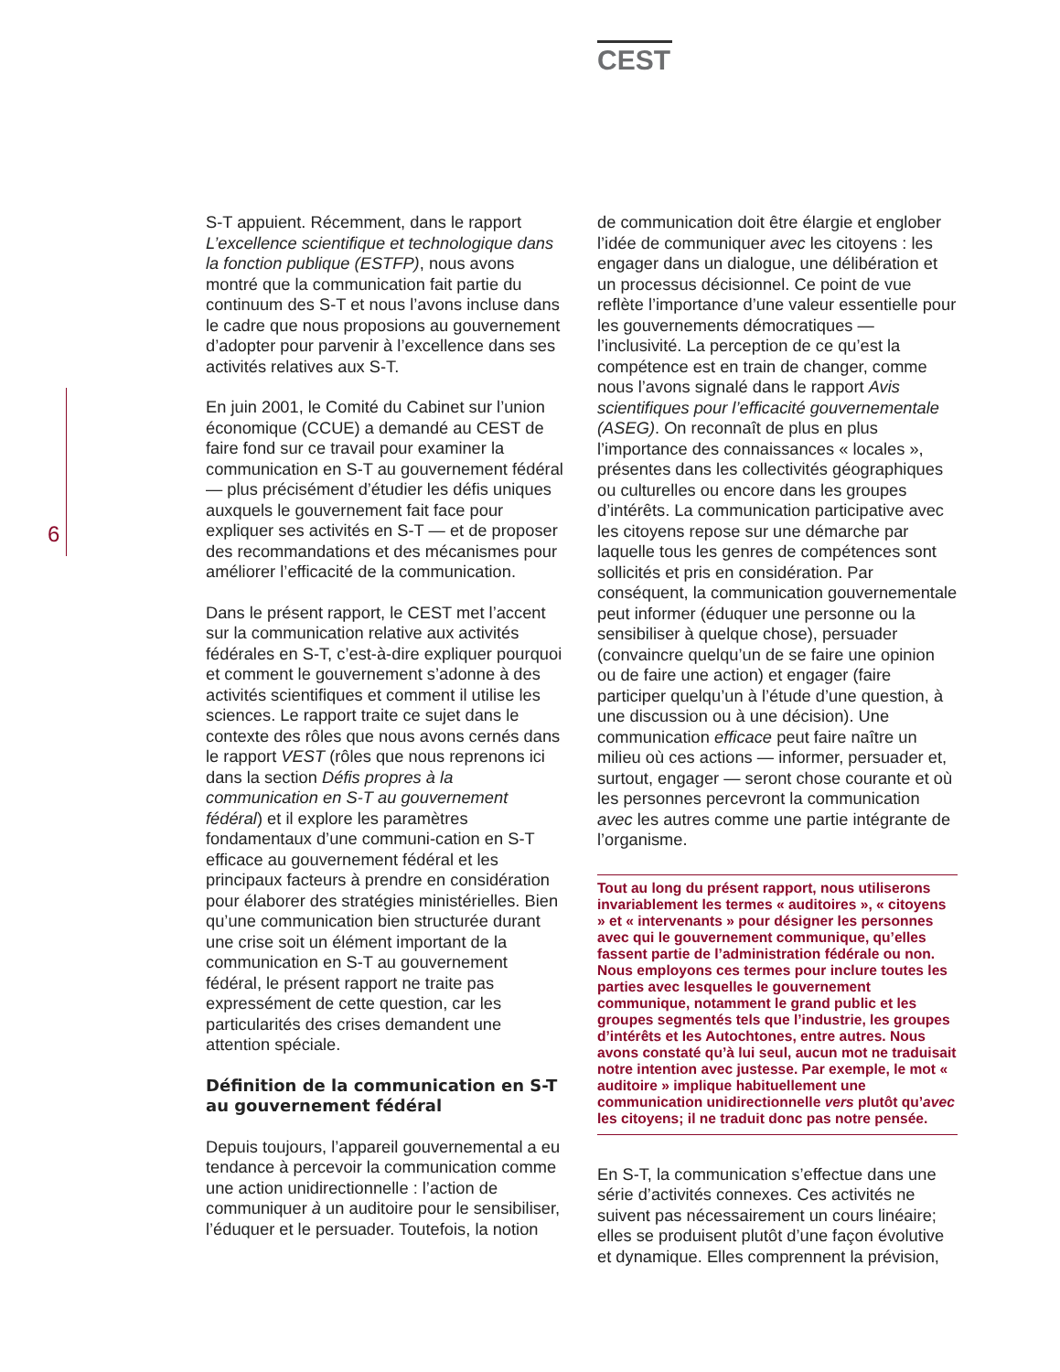CEST
6
S-T appuient. Récemment, dans le rapport L’excellence scientifique et technologique dans la fonction publique (ESTFP), nous avons montré que la communication fait partie du continuum des S-T et nous l’avons incluse dans le cadre que nous proposions au gouvernement d’adopter pour parvenir à l’excellence dans ses activités relatives aux S-T.
En juin 2001, le Comité du Cabinet sur l’union économique (CCUE) a demandé au CEST de faire fond sur ce travail pour examiner la communication en S-T au gouvernement fédéral — plus précisément d’étudier les défis uniques auxquels le gouvernement fait face pour expliquer ses activités en S-T — et de proposer des recommandations et des mécanismes pour améliorer l’efficacité de la communication.
Dans le présent rapport, le CEST met l’accent sur la communication relative aux activités fédérales en S-T, c’est-à-dire expliquer pourquoi et comment le gouvernement s’adonne à des activités scientifiques et comment il utilise les sciences. Le rapport traite ce sujet dans le contexte des rôles que nous avons cernés dans le rapport VEST (rôles que nous reprenons ici dans la section Défis propres à la communication en S-T au gouvernement fédéral) et il explore les paramètres fondamentaux d’une communi-cation en S-T efficace au gouvernement fédéral et les principaux facteurs à prendre en considération pour élaborer des stratégies ministérielles. Bien qu’une communication bien structurée durant une crise soit un élément important de la communication en S-T au gouvernement fédéral, le présent rapport ne traite pas expressément de cette question, car les particularités des crises demandent une attention spéciale.
Définition de la communication en S-T au gouvernement fédéral
Depuis toujours, l’appareil gouvernemental a eu tendance à percevoir la communication comme une action unidirectionnelle : l’action de communiquer à un auditoire pour le sensibiliser, l’éduquer et le persuader. Toutefois, la notion
de communication doit être élargie et englober l’idée de communiquer avec les citoyens : les engager dans un dialogue, une délibération et un processus décisionnel. Ce point de vue reflète l’importance d’une valeur essentielle pour les gouvernements démocratiques — l’inclusivité. La perception de ce qu’est la compétence est en train de changer, comme nous l’avons signalé dans le rapport Avis scientifiques pour l’efficacité gouvernementale (ASEG). On reconnaît de plus en plus l’importance des connaissances « locales », présentes dans les collectivités géographiques ou culturelles ou encore dans les groupes d’intérêts. La communication participative avec les citoyens repose sur une démarche par laquelle tous les genres de compétences sont sollicités et pris en considération. Par conséquent, la communication gouvernementale peut informer (éduquer une personne ou la sensibiliser à quelque chose), persuader (convaincre quelqu’un de se faire une opinion ou de faire une action) et engager (faire participer quelqu’un à l’étude d’une question, à une discussion ou à une décision). Une communication efficace peut faire naître un milieu où ces actions — informer, persuader et, surtout, engager — seront chose courante et où les personnes percevront la communication avec les autres comme une partie intégrante de l’organisme.
Tout au long du présent rapport, nous utiliserons invariablement les termes « auditoires », « citoyens » et « intervenants » pour désigner les personnes avec qui le gouvernement communique, qu’elles fassent partie de l’administration fédérale ou non. Nous employons ces termes pour inclure toutes les parties avec lesquelles le gouvernement communique, notamment le grand public et les groupes segmentés tels que l’industrie, les groupes d’intérêts et les Autochtones, entre autres. Nous avons constaté qu’à lui seul, aucun mot ne traduisait notre intention avec justesse. Par exemple, le mot « auditoire » implique habituellement une communication unidirectionnelle vers plutôt qu’avec les citoyens; il ne traduit donc pas notre pensée.
En S-T, la communication s’effectue dans une série d’activités connexes. Ces activités ne suivent pas nécessairement un cours linéaire; elles se produisent plutôt d’une façon évolutive et dynamique. Elles comprennent la prévision,